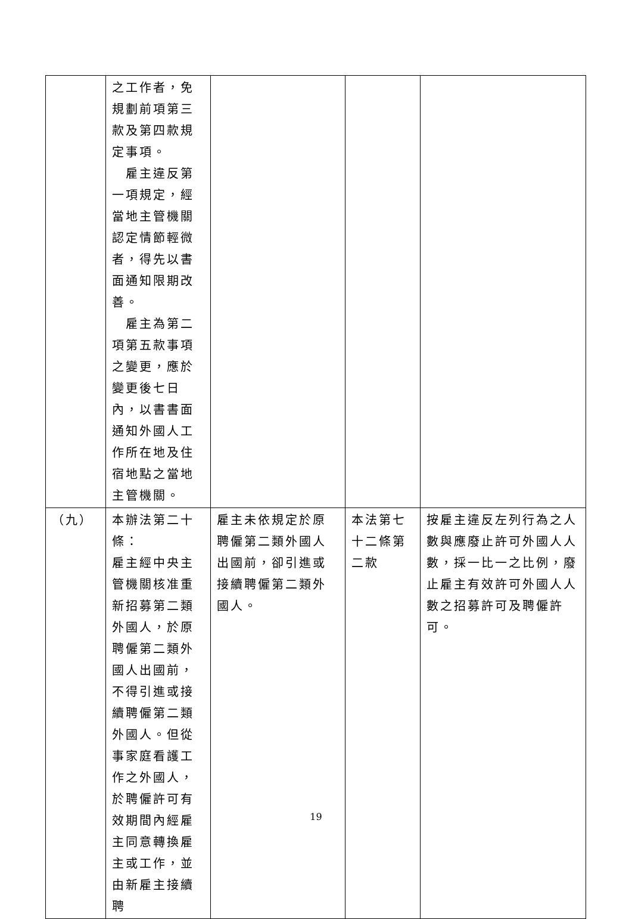| | 之工作者，免規劃前項第三款及第四款規定事項。 雇主違反第一項規定，經當地主管機關認定情節輕微者，得先以書面通知限期改善。 雇主為第二項第五款事項之變更，應於變更後七日內，以書書面通知外國人工作所在地及住宿地點之當地主管機關。 | | | |
| （九） | 本辦法第二十條： 雇主經中央主管機關核准重新招募第二類外國人，於原聘僱第二類外國人出國前，不得引進或接續聘僱第二類外國人。但從事家庭看護工作之外國人，於聘僱許可有效期間內經雇主同意轉換雇主或工作，並由新雇主接續聘 | 雇主未依規定於原聘僱第二類外國人出國前，卻引進或接續聘僱第二類外國人。 | 本法第七十二條第二款 | 按雇主違反左列行為之人數與應廢止許可外國人人數，採一比一之比例，廢止雇主有效許可外國人人數之招募許可及聘僱許可。 |
19